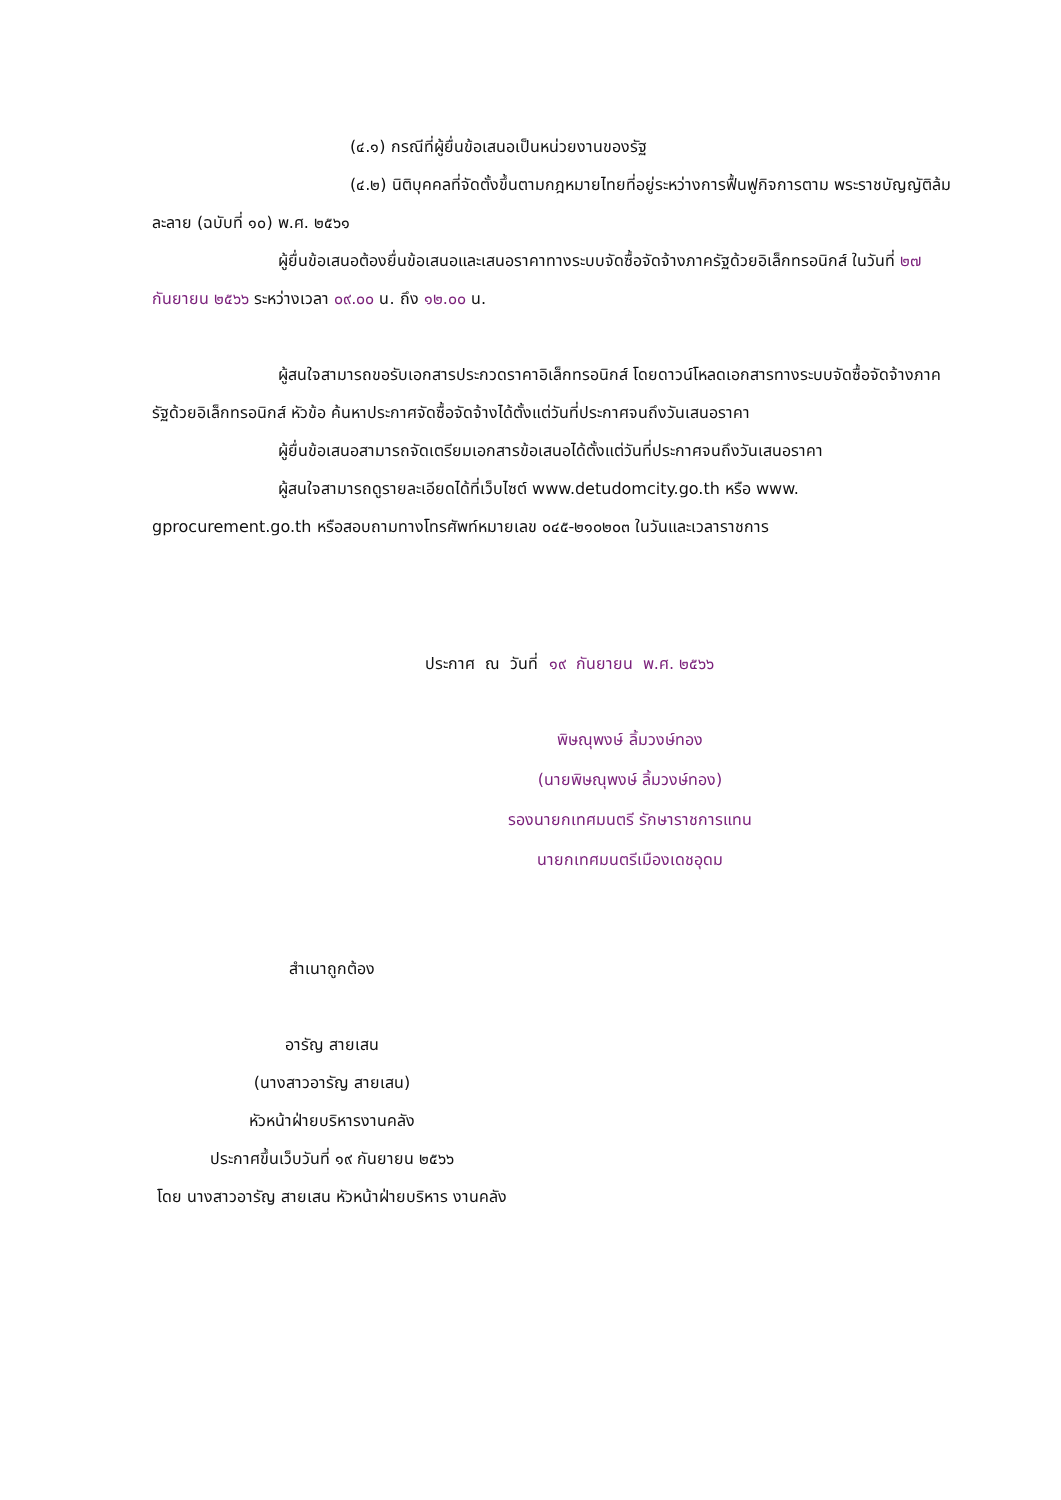(๔.๑) กรณีที่ผู้ยื่นข้อเสนอเป็นหน่วยงานของรัฐ
(๔.๒) นิติบุคคลที่จัดตั้งขึ้นตามกฎหมายไทยที่อยู่ระหว่างการฟื้นฟูกิจการตาม พระราชบัญญัติล้มละลาย (ฉบับที่ ๑๐) พ.ศ. ๒๕๖๑
ผู้ยื่นข้อเสนอต้องยื่นข้อเสนอและเสนอราคาทางระบบจัดซื้อจัดจ้างภาครัฐด้วยอิเล็กทรอนิกส์ ในวันที่ ๒๗ กันยายน ๒๕๖๖ ระหว่างเวลา ๐๙.๐๐ น. ถึง ๑๒.๐๐ น.
ผู้สนใจสามารถขอรับเอกสารประกวดราคาอิเล็กทรอนิกส์ โดยดาวน์โหลดเอกสารทางระบบจัดซื้อจัดจ้างภาครัฐด้วยอิเล็กทรอนิกส์ หัวข้อ ค้นหาประกาศจัดซื้อจัดจ้างได้ตั้งแต่วันที่ประกาศจนถึงวันเสนอราคา
ผู้ยื่นข้อเสนอสามารถจัดเตรียมเอกสารข้อเสนอได้ตั้งแต่วันที่ประกาศจนถึงวันเสนอราคา
ผู้สนใจสามารถดูรายละเอียดได้ที่เว็บไซต์ www.detudomcity.go.th หรือ www. gprocurement.go.th หรือสอบถามทางโทรศัพท์หมายเลข ๐๔๕-๒๑๐๒๐๓ ในวันและเวลาราชการ
ประกาศ ณ วันที่ ๑๙ กันยายน พ.ศ. ๒๕๖๖
พิษณุพงษ์ ลิ้มวงษ์ทอง
(นายพิษณุพงษ์ ลิ้มวงษ์ทอง)
รองนายกเทศมนตรี รักษาราชการแทน
นายกเทศมนตรีเมืองเดชอุดม
สำเนาถูกต้อง
อารัญ สายเสน
(นางสาวอารัญ สายเสน)
หัวหน้าฝ่ายบริหารงานคลัง
ประกาศขึ้นเว็บวันที่ ๑๙ กันยายน ๒๕๖๖
โดย นางสาวอารัญ สายเสน หัวหน้าฝ่ายบริหาร งานคลัง